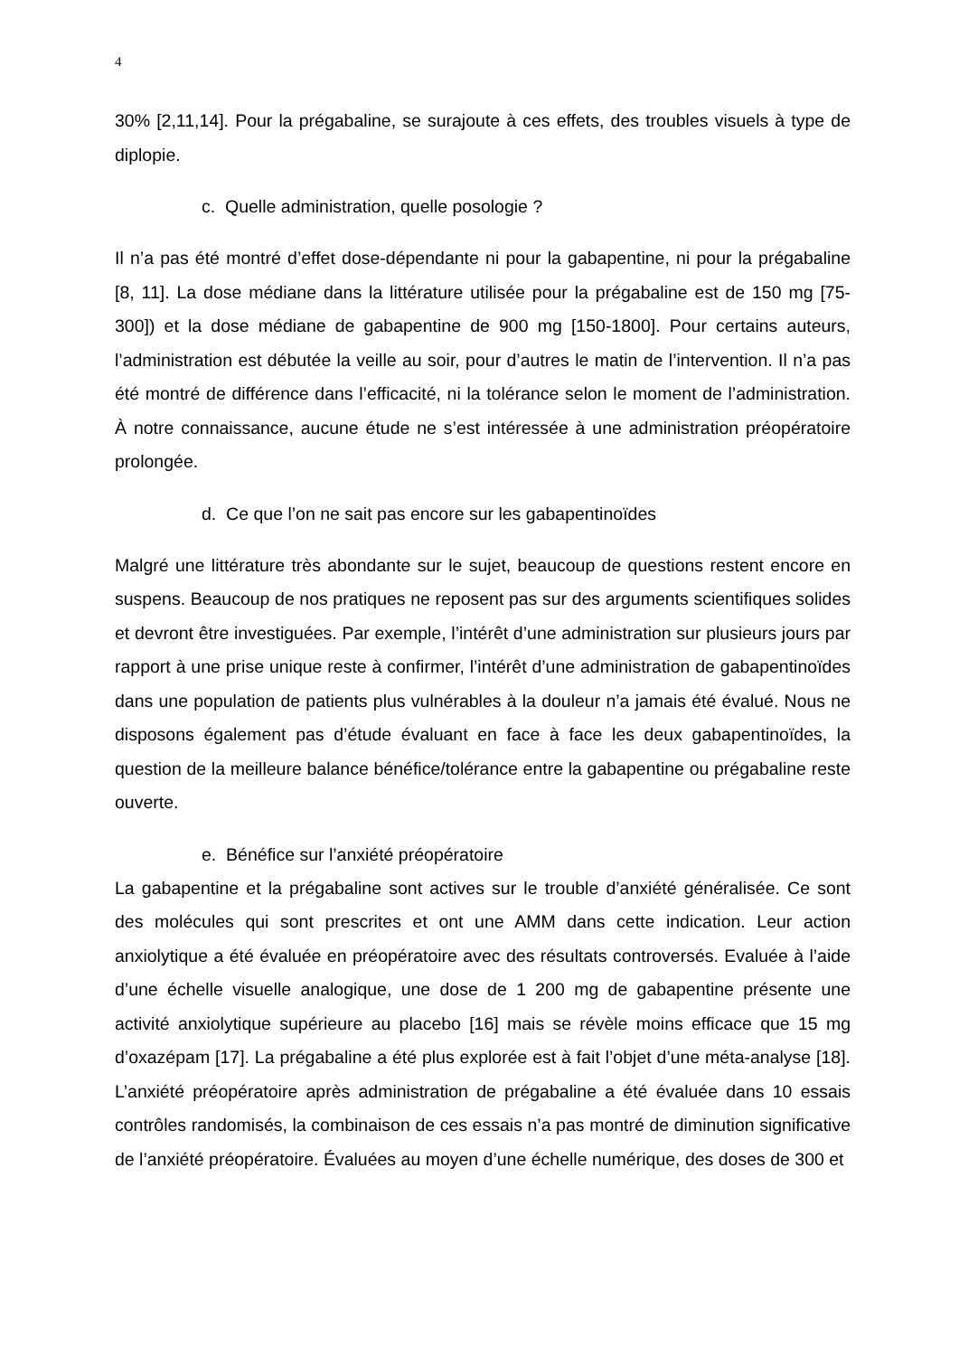4
30% [2,11,14]. Pour la prégabaline, se surajoute à ces effets, des troubles visuels à type de diplopie.
c. Quelle administration, quelle posologie ?
Il n’a pas été montré d’effet dose-dépendante ni pour la gabapentine, ni pour la prégabaline [8, 11]. La dose médiane dans la littérature utilisée pour la prégabaline est de 150 mg [75-300]) et la dose médiane de gabapentine de 900 mg [150-1800]. Pour certains auteurs, l’administration est débutée la veille au soir, pour d’autres le matin de l’intervention. Il n’a pas été montré de différence dans l’efficacité, ni la tolérance selon le moment de l’administration. À notre connaissance, aucune étude ne s’est intéressée à une administration préopératoire prolongée.
d. Ce que l’on ne sait pas encore sur les gabapentinoïdes
Malgré une littérature très abondante sur le sujet, beaucoup de questions restent encore en suspens. Beaucoup de nos pratiques ne reposent pas sur des arguments scientifiques solides et devront être investiguées. Par exemple, l’intérêt d’une administration sur plusieurs jours par rapport à une prise unique reste à confirmer, l’intérêt d’une administration de gabapentinoïdes dans une population de patients plus vulnérables à la douleur n’a jamais été évalué. Nous ne disposons également pas d’étude évaluant en face à face les deux gabapentinoïdes, la question de la meilleure balance bénéfice/tolérance entre la gabapentine ou prégabaline reste ouverte.
e. Bénéfice sur l’anxiété préopératoire
La gabapentine et la prégabaline sont actives sur le trouble d’anxiété généralisée. Ce sont des molécules qui sont prescrites et ont une AMM dans cette indication. Leur action anxiolytique a été évaluée en préopératoire avec des résultats controversés. Evaluée à l’aide d’une échelle visuelle analogique, une dose de 1 200 mg de gabapentine présente une activité anxiolytique supérieure au placebo [16] mais se révèle moins efficace que 15 mg d’oxazépam [17]. La prégabaline a été plus explorée est à fait l’objet d’une méta-analyse [18]. L’anxiété préopératoire après administration de prégabaline a été évaluée dans 10 essais contrôles randomisés, la combinaison de ces essais n’a pas montré de diminution significative de l’anxiété préopératoire. Évaluées au moyen d’une échelle numérique, des doses de 300 et